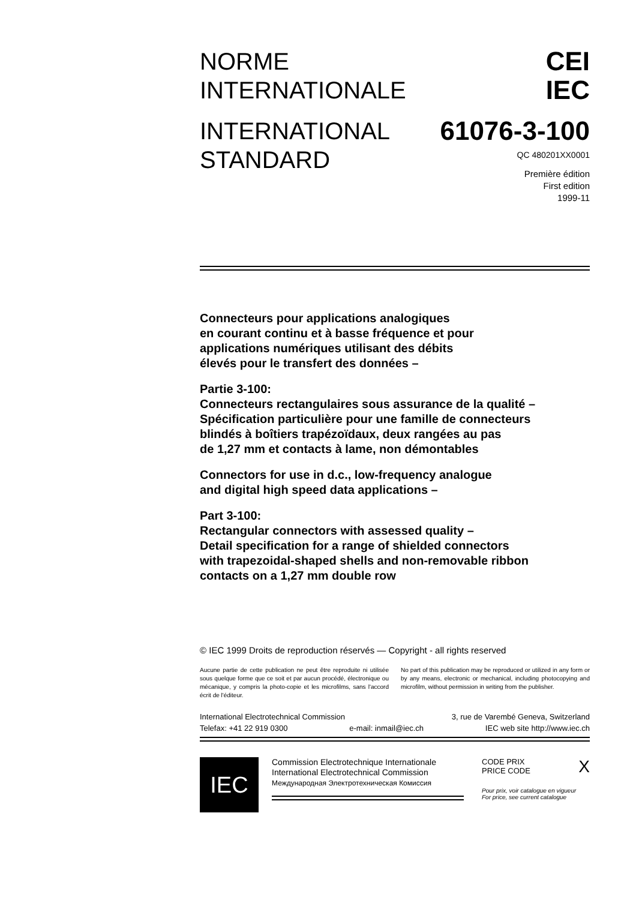NORME
INTERNATIONALE
INTERNATIONAL
STANDARD
CEI
IEC
61076-3-100
QC 480201XX0001
Première édition
First edition
1999-11
Connecteurs pour applications analogiques
en courant continu et à basse fréquence et pour
applications numériques utilisant des débits
élevés pour le transfert des données –
Partie 3-100:
Connecteurs rectangulaires sous assurance de la qualité –
Spécification particulière pour une famille de connecteurs
blindés à boîtiers trapézoïdaux, deux rangées au pas
de 1,27 mm et contacts à lame, non démontables
Connectors for use in d.c., low-frequency analogue
and digital high speed data applications –
Part 3-100:
Rectangular connectors with assessed quality –
Detail specification for a range of shielded connectors
with trapezoidal-shaped shells and non-removable ribbon
contacts on a 1,27 mm double row
© IEC 1999 Droits de reproduction réservés — Copyright - all rights reserved
Aucune partie de cette publication ne peut être reproduite ni utilisée sous quelque forme que ce soit et par aucun procédé, électronique ou mécanique, y compris la photo-copie et les microfilms, sans l'accord écrit de l'éditeur.
No part of this publication may be reproduced or utilized in any form or by any means, electronic or mechanical, including photocopying and microfilm, without permission in writing from the publisher.
International Electrotechnical Commission 3, rue de Varembé Geneva, Switzerland
Telefax: +41 22 919 0300 e-mail: inmail@iec.ch IEC web site http://www.iec.ch
IEC
Commission Electrotechnique Internationale
International Electrotechnical Commission
Международная Электротехническая Комиссия
CODE PRIX
PRICE CODE X
Pour prix, voir catalogue en vigueur
For price, see current catalogue